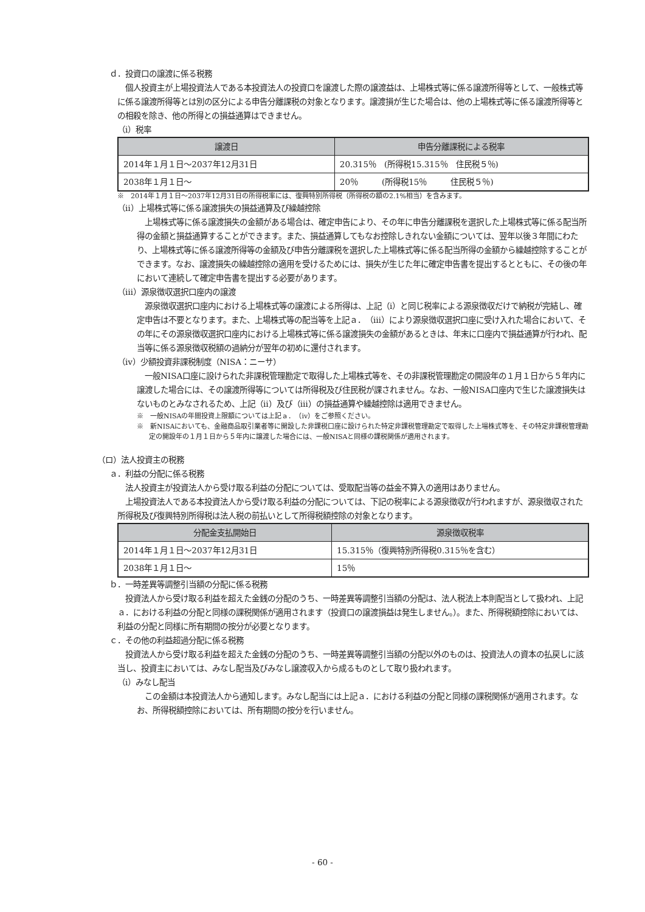ｄ．投資口の譲渡に係る税務
個人投資主が上場投資法人である本投資法人の投資口を譲渡した際の譲渡益は、上場株式等に係る譲渡所得等として、一般株式等に係る譲渡所得等とは別の区分による申告分離課税の対象となります。譲渡損が生じた場合は、他の上場株式等に係る譲渡所得等との相殺を除き、他の所得との損益通算はできません。
（ⅰ）税率
| 譲渡日 | 申告分離課税による税率 |
| --- | --- |
| 2014年１月１日～2037年12月31日 | 20.315％ (所得税15.315％ 住民税５％) |
| 2038年１月１日～ | 20％ (所得税15％ 住民税５％) |
※　2014年１月１日～2037年12月31日の所得税率には、復興特別所得税（所得税の額の2.1%相当）を含みます。
（ⅱ）上場株式等に係る譲渡損失の損益通算及び繰越控除
上場株式等に係る譲渡損失の金額がある場合は、確定申告により、その年に申告分離課税を選択した上場株式等に係る配当所得の金額と損益通算することができます。また、損益通算してもなお控除しきれない金額については、翌年以後３年間にわたり、上場株式等に係る譲渡所得等の金額及び申告分離課税を選択した上場株式等に係る配当所得の金額から繰越控除することができます。なお、譲渡損失の繰越控除の適用を受けるためには、損失が生じた年に確定申告書を提出するとともに、その後の年において連続して確定申告書を提出する必要があります。
（ⅲ）源泉徴収選択口座内の譲渡
源泉徴収選択口座内における上場株式等の譲渡による所得は、上記（ⅰ）と同じ税率による源泉徴収だけで納税が完結し、確定申告は不要となります。また、上場株式等の配当等を上記ａ．（ⅲ）により源泉徴収選択口座に受け入れた場合において、その年にその源泉徴収選択口座内における上場株式等に係る譲渡損失の金額があるときは、年末に口座内で損益通算が行われ、配当等に係る源泉徴収税額の過納分が翌年の初めに還付されます。
（ⅳ）少額投資非課税制度（NISA：ニーサ）
一般NISA口座に設けられた非課税管理勘定で取得した上場株式等を、その非課税管理勘定の開設年の１月１日から５年内に譲渡した場合には、その譲渡所得等については所得税及び住民税が課されません。なお、一般NISA口座内で生じた譲渡損失はないものとみなされるため、上記（ⅱ）及び（ⅲ）の損益通算や繰越控除は適用できません。
※　一般NISAの年間投資上限額については上記ａ．（ⅳ）をご参照ください。
※　新NISAにおいても、金融商品取引業者等に開設した非課税口座に設けられた特定非課税管理勘定で取得した上場株式等を、その特定非課税管理勘定の開設年の１月１日から５年内に譲渡した場合には、一般NISAと同様の課税関係が適用されます。
（ロ）法人投資主の税務
ａ．利益の分配に係る税務
法人投資主が投資法人から受け取る利益の分配については、受取配当等の益金不算入の適用はありません。
上場投資法人である本投資法人から受け取る利益の分配については、下記の税率による源泉徴収が行われますが、源泉徴収された所得税及び復興特別所得税は法人税の前払いとして所得税額控除の対象となります。
| 分配金支払開始日 | 源泉徴収税率 |
| --- | --- |
| 2014年１月１日～2037年12月31日 | 15.315％（復興特別所得税0.315％を含む） |
| 2038年１月１日～ | 15％ |
ｂ．一時差異等調整引当額の分配に係る税務
投資法人から受け取る利益を超えた金銭の分配のうち、一時差異等調整引当額の分配は、法人税法上本則配当として扱われ、上記ａ．における利益の分配と同様の課税関係が適用されます（投資口の譲渡損益は発生しません。）。また、所得税額控除においては、利益の分配と同様に所有期間の按分が必要となります。
ｃ．その他の利益超過分配に係る税務
投資法人から受け取る利益を超えた金銭の分配のうち、一時差異等調整引当額の分配以外のものは、投資法人の資本の払戻しに該当し、投資主においては、みなし配当及びみなし譲渡収入から成るものとして取り扱われます。
（ⅰ）みなし配当
この金額は本投資法人から通知します。みなし配当には上記ａ．における利益の分配と同様の課税関係が適用されます。なお、所得税額控除においては、所有期間の按分を行いません。
- 60 -